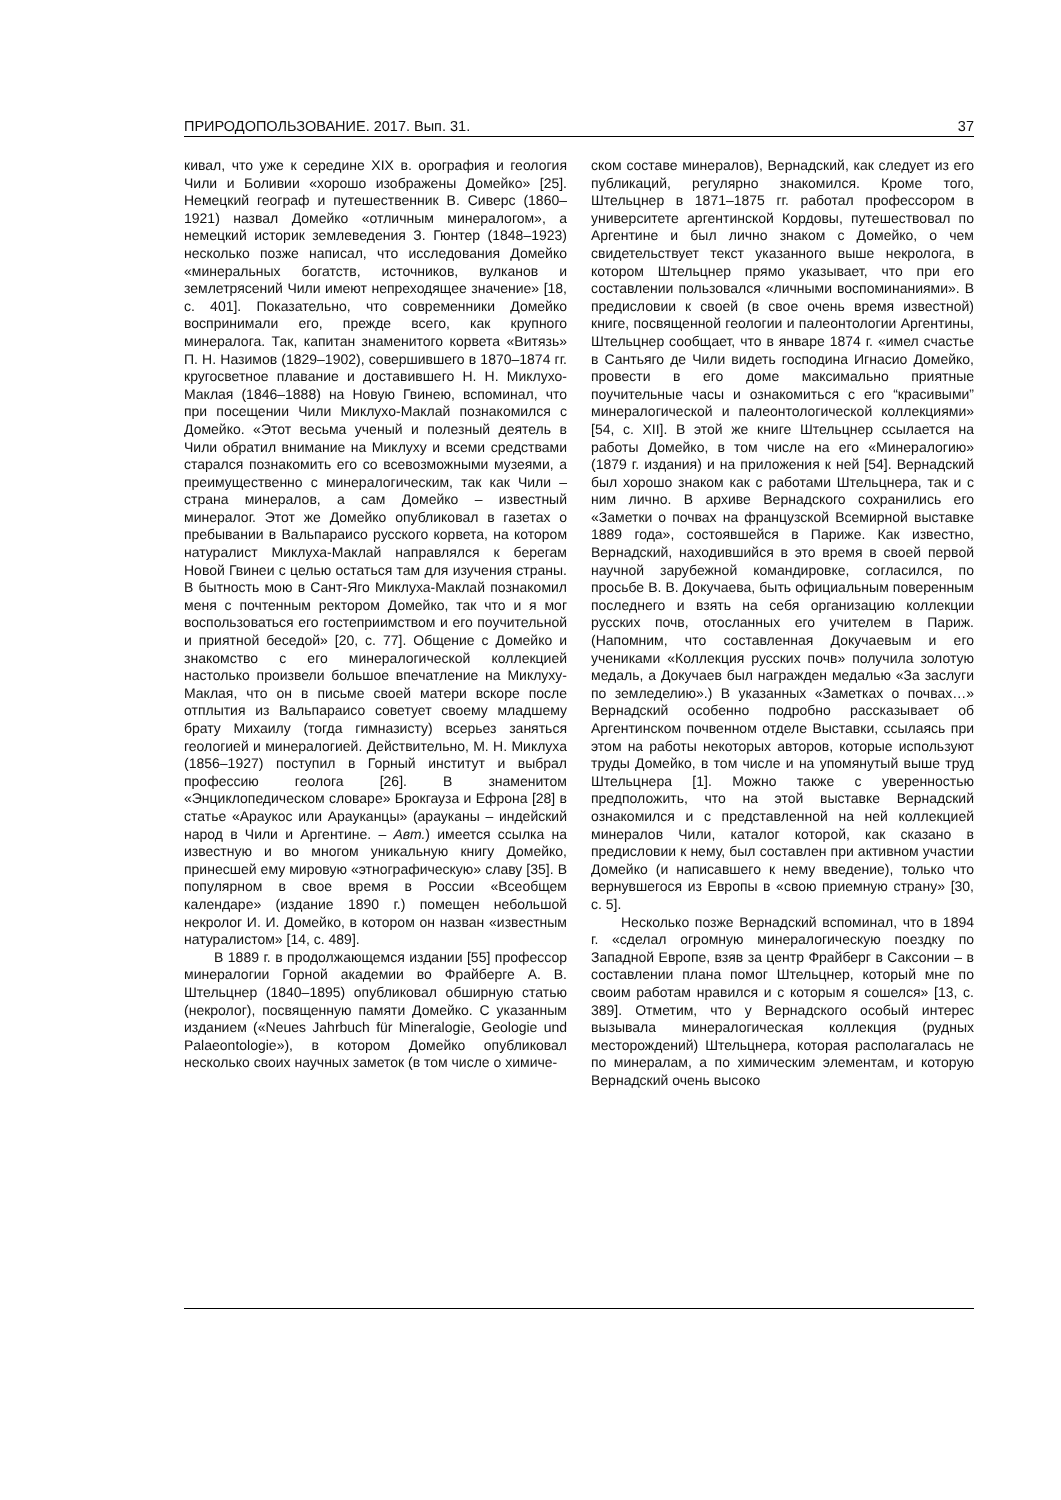ПРИРОДОПОЛЬЗОВАНИЕ. 2017. Вып. 31. 37
кивал, что уже к середине XIX в. орография и геология Чили и Боливии «хорошо изображены Домейко» [25]. Немецкий географ и путешественник В. Сиверс (1860–1921) назвал Домейко «отличным минералогом», а немецкий историк землеведения З. Гюнтер (1848–1923) несколько позже написал, что исследования Домейко «минеральных богатств, источников, вулканов и землетрясений Чили имеют непреходящее значение» [18, с. 401]. Показательно, что современники Домейко воспринимали его, прежде всего, как крупного минералога. Так, капитан знаменитого корвета «Витязь» П. Н. Назимов (1829–1902), совершившего в 1870–1874 гг. кругосветное плавание и доставившего Н. Н. Миклухо-Маклая (1846–1888) на Новую Гвинею, вспоминал, что при посещении Чили Миклухо-Маклай познакомился с Домейко. «Этот весьма ученый и полезный деятель в Чили обратил внимание на Миклуху и всеми средствами старался познакомить его со всевозможными музеями, а преимущественно с минералогическим, так как Чили – страна минералов, а сам Домейко – известный минералог. Этот же Домейко опубликовал в газетах о пребывании в Вальпараисо русского корвета, на котором натуралист Миклуха-Маклай направлялся к берегам Новой Гвинеи с целью остаться там для изучения страны. В бытность мою в Сант-Яго Миклуха-Маклай познакомил меня с почтенным ректором Домейко, так что и я мог воспользоваться его гостеприимством и его поучительной и приятной беседой» [20, с. 77]. Общение с Домейко и знакомство с его минералогической коллекцией настолько произвели большое впечатление на Миклуху-Маклая, что он в письме своей матери вскоре после отплытия из Вальпараисо советует своему младшему брату Михаилу (тогда гимназисту) всерьез заняться геологией и минералогией. Действительно, М. Н. Миклуха (1856–1927) поступил в Горный институт и выбрал профессию геолога [26]. В знаменитом «Энциклопедическом словаре» Брокгауза и Ефрона [28] в статье «Араукос или Арауканцы» (арауканы – индейский народ в Чили и Аргентине. – Авт.) имеется ссылка на известную и во многом уникальную книгу Домейко, принесшей ему мировую «этнографическую» славу [35]. В популярном в свое время в России «Всеобщем календаре» (издание 1890 г.) помещен небольшой некролог И. И. Домейко, в котором он назван «известным натуралистом» [14, с. 489].
В 1889 г. в продолжающемся издании [55] профессор минералогии Горной академии во Фрайберге А. В. Штельцнер (1840–1895) опубликовал обширную статью (некролог), посвященную памяти Домейко. С указанным изданием («Neues Jahrbuch für Mineralogie, Geologie und Palaeontologie»), в котором Домейко опубликовал несколько своих научных заметок (в том числе о химиче-
ском составе минералов), Вернадский, как следует из его публикаций, регулярно знакомился. Кроме того, Штельцнер в 1871–1875 гг. работал профессором в университете аргентинской Кордовы, путешествовал по Аргентине и был лично знаком с Домейко, о чем свидетельствует текст указанного выше некролога, в котором Штельцнер прямо указывает, что при его составлении пользовался «личными воспоминаниями». В предисловии к своей (в свое очень время известной) книге, посвященной геологии и палеонтологии Аргентины, Штельцнер сообщает, что в январе 1874 г. «имел счастье в Сантьяго де Чили видеть господина Игнасио Домейко, провести в его доме максимально приятные поучительные часы и ознакомиться с его “красивыми” минералогической и палеонтологической коллекциями» [54, с. XII]. В этой же книге Штельцнер ссылается на работы Домейко, в том числе на его «Минералогию» (1879 г. издания) и на приложения к ней [54]. Вернадский был хорошо знаком как с работами Штельцнера, так и с ним лично. В архиве Вернадского сохранились его «Заметки о почвах на французской Всемирной выставке 1889 года», состоявшейся в Париже. Как известно, Вернадский, находившийся в это время в своей первой научной зарубежной командировке, согласился, по просьбе В. В. Докучаева, быть официальным поверенным последнего и взять на себя организацию коллекции русских почв, отосланных его учителем в Париж. (Напомним, что составленная Докучаевым и его учениками «Коллекция русских почв» получила золотую медаль, а Докучаев был награжден медалью «За заслуги по земледелию».) В указанных «Заметках о почвах…» Вернадский особенно подробно рассказывает об Аргентинском почвенном отделе Выставки, ссылаясь при этом на работы некоторых авторов, которые используют труды Домейко, в том числе и на упомянутый выше труд Штельцнера [1]. Можно также с уверенностью предположить, что на этой выставке Вернадский ознакомился и с представленной на ней коллекцией минералов Чили, каталог которой, как сказано в предисловии к нему, был составлен при активном участии Домейко (и написавшего к нему введение), только что вернувшегося из Европы в «свою приемную страну» [30, с. 5].
Несколько позже Вернадский вспоминал, что в 1894 г. «сделал огромную минералогическую поездку по Западной Европе, взяв за центр Фрайберг в Саксонии – в составлении плана помог Штельцнер, который мне по своим работам нравился и с которым я сошелся» [13, с. 389]. Отметим, что у Вернадского особый интерес вызывала минералогическая коллекция (рудных месторождений) Штельцнера, которая располагалась не по минералам, а по химическим элементам, и которую Вернадский очень высоко